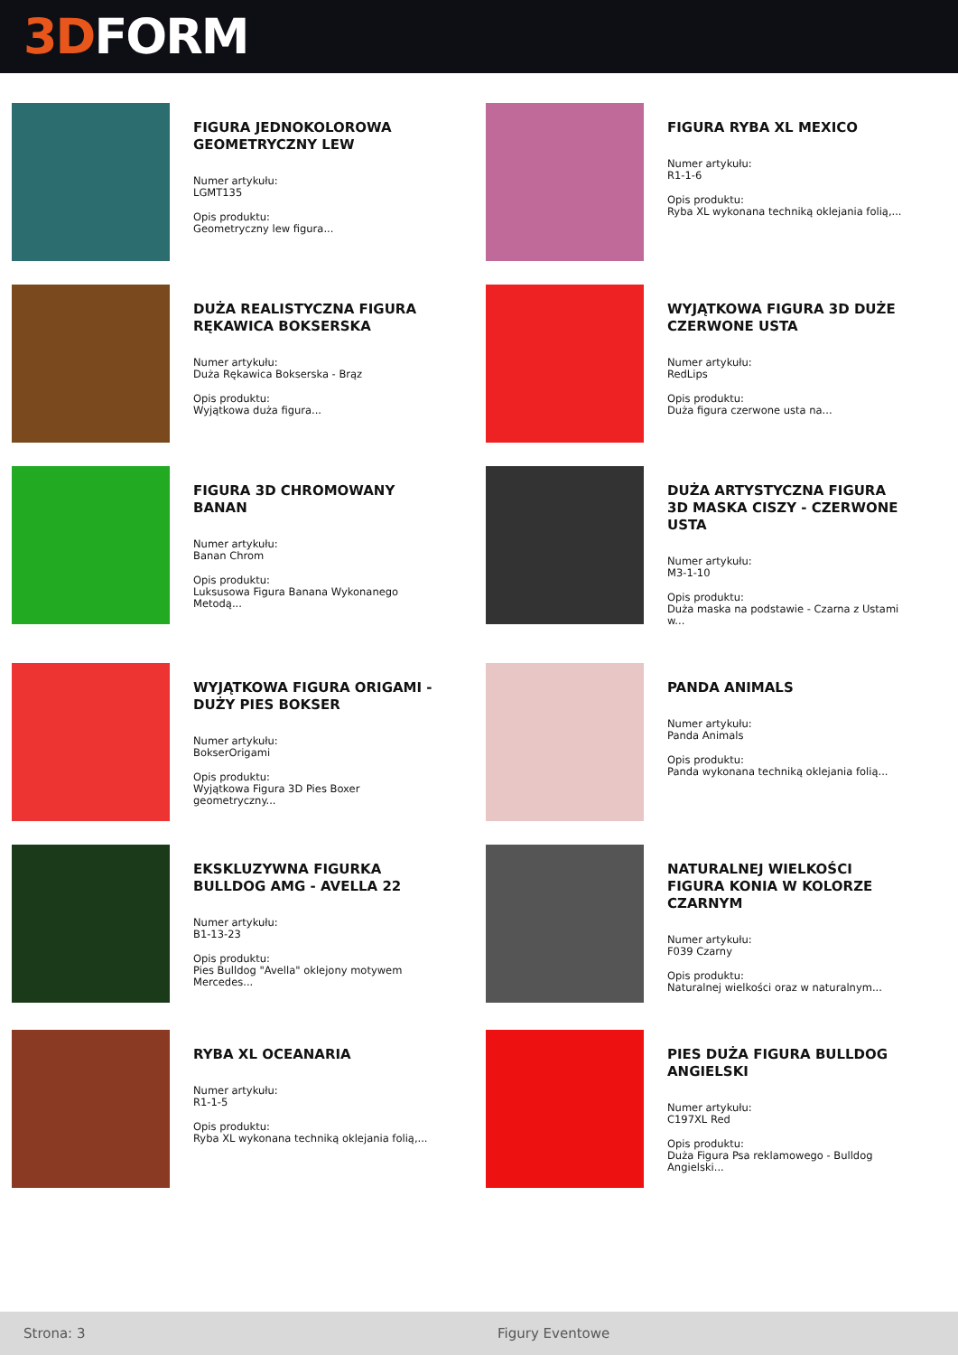3D FORM
FIGURA JEDNOKOLOROWA GEOMETRYCZNY LEW
Numer artykułu:
LGMT135
Opis produktu:
Geometryczny lew figura...
FIGURA RYBA XL MEXICO
Numer artykułu:
R1-1-6
Opis produktu:
Ryba XL wykonana techniką oklejania folią,...
DUŻA REALISTYCZNA FIGURA RĘKAWICA BOKSERSKA
Numer artykułu:
Duża Rękawica Bokserska - Brąz
Opis produktu:
Wyjątkowa duża figura...
WYJĄTKOWA FIGURA 3D DUŻE CZERWONE USTA
Numer artykułu:
RedLips
Opis produktu:
Duża figura czerwone usta na...
FIGURA 3D CHROMOWANY BANAN
Numer artykułu:
Banan Chrom
Opis produktu:
Luksusowa Figura Banana Wykonanego Metodą...
DUŻA ARTYSTYCZNA FIGURA 3D MASKA CISZY - CZERWONE USTA
Numer artykułu:
M3-1-10
Opis produktu:
Duża maska na podstawie - Czarna z Ustami w...
WYJĄTKOWA FIGURA ORIGAMI - DUŻY PIES BOKSER
Numer artykułu:
BokserOrigami
Opis produktu:
Wyjątkowa Figura 3D Pies Boxer geometryczny...
PANDA ANIMALS
Numer artykułu:
Panda Animals
Opis produktu:
Panda wykonana techniką oklejania folią...
EKSKLUZYWNA FIGURKA BULLDOG AMG - AVELLA 22
Numer artykułu:
B1-13-23
Opis produktu:
Pies Bulldog "Avella" oklejony motywem Mercedes...
NATURALNEJ WIELKOŚCI FIGURA KONIA W KOLORZE CZARNYM
Numer artykułu:
F039 Czarny
Opis produktu:
Naturalnej wielkości oraz w naturalnym...
RYBA XL OCEANARIA
Numer artykułu:
R1-1-5
Opis produktu:
Ryba XL wykonana techniką oklejania folią,...
PIES DUŻA FIGURA BULLDOG ANGIELSKI
Numer artykułu:
C197XL Red
Opis produktu:
Duża Figura Psa reklamowego - Bulldog Angielski...
Strona: 3 Figury Eventowe